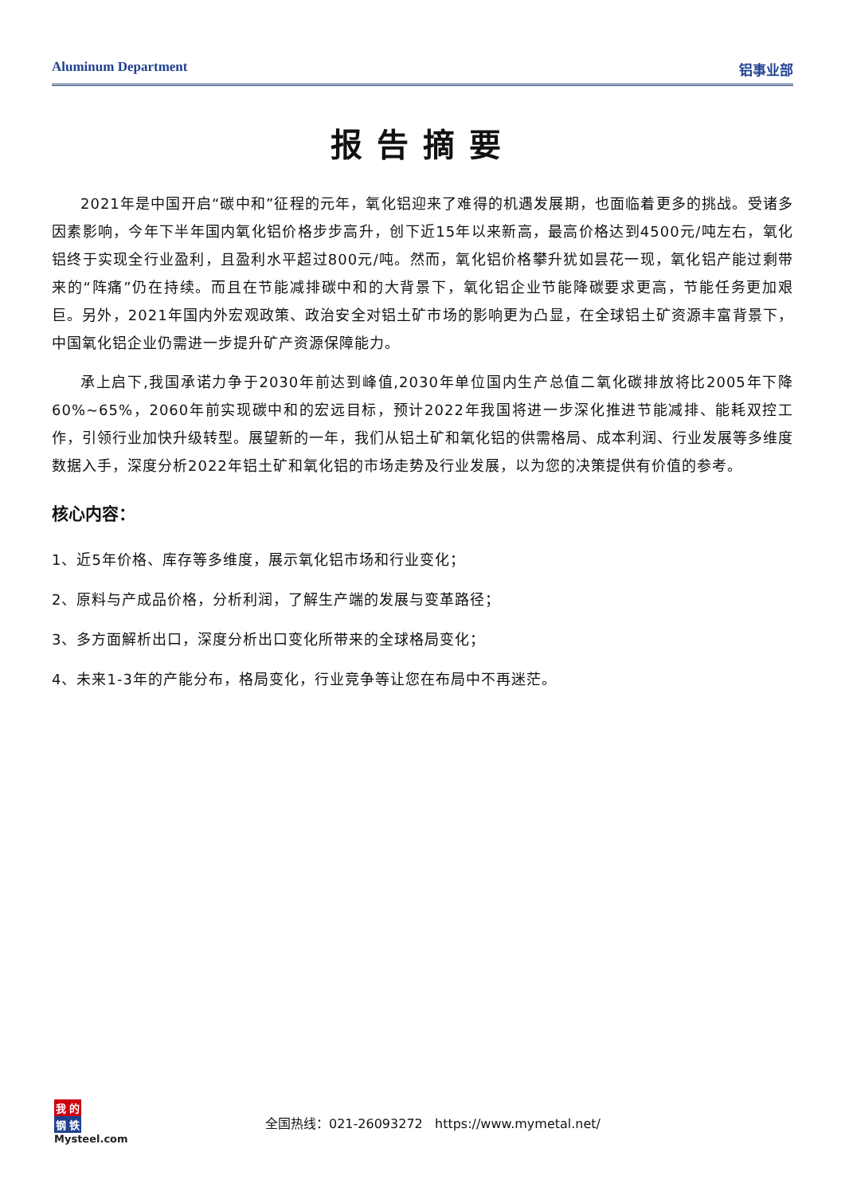Aluminum Department 铝事业部
报告摘要
2021年是中国开启“碳中和”征程的元年，氧化铝迎来了难得的机遇发展期，也面临着更多的挑战。受诸多因素影响，今年下半年国内氧化铝价格步步高升，创下近15年以来新高，最高价格达到4500元/吨左右，氧化铝终于实现全行业盈利，且盈利水平超过800元/吨。然而，氧化铝价格攀升犹如昙花一现，氧化铝产能过剩带来的“阵痛”仍在持续。而且在节能减排碳中和的大背景下，氧化铝企业节能降碳要求更高，节能任务更加艰巨。另外，2021年国内外宏观政策、政治安全对铝土矿市场的影响更为凸显，在全球铝土矿资源丰富背景下，中国氧化铝企业仍需进一步提升矿产资源保障能力。
承上启下,我国承诺力争于2030年前达到峰值,2030年单位国内生产总值二氧化碳排放将比2005年下降60%~65%，2060年前实现碳中和的宏远目标，预计2022年我国将进一步深化推进节能减排、能耗双控工作，引领行业加快升级转型。展望新的一年，我们从铝土矿和氧化铝的供需格局、成本利润、行业发展等多维度数据入手，深度分析2022年铝土矿和氧化铝的市场走势及行业发展，以为您的决策提供有价值的参考。
核心内容：
1、近5年价格、库存等多维度，展示氧化铝市场和行业变化；
2、原料与产成品价格，分析利润，了解生产端的发展与变革路径；
3、多方面解析出口，深度分析出口变化所带来的全球格局变化；
4、未来1-3年的产能分布，格局变化，行业竞争等让您在布局中不再迷茫。
我的
钢铁
Mysteel.com
全国热线：021-26093272 https://www.mymetal.net/